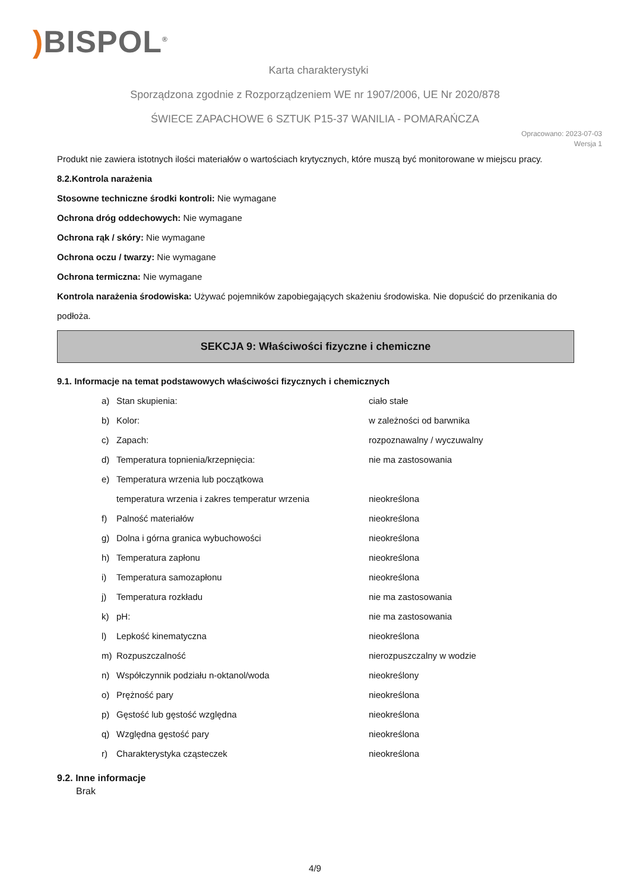) BISPOL<sup>®</sup>
Karta charakterystyki
Sporządzona zgodnie z Rozporządzeniem WE nr 1907/2006, UE Nr 2020/878
ŚWIECE ZAPACHOWE 6 SZTUK P15-37 WANILIA - POMARAŃCZA
Opracowano: 2023-07-03
Wersja 1
Produkt nie zawiera istotnych ilości materiałów o wartościach krytycznych, które muszą być monitorowane w miejscu pracy.
8.2.Kontrola narażenia
Stosowne techniczne środki kontroli: Nie wymagane
Ochrona dróg oddechowych: Nie wymagane
Ochrona rąk / skóry: Nie wymagane
Ochrona oczu / twarzy: Nie wymagane
Ochrona termiczna: Nie wymagane
Kontrola narażenia środowiska: Używać pojemników zapobiegających skażeniu środowiska. Nie dopuścić do przenikania do podłoża.
SEKCJA 9: Właściwości fizyczne i chemiczne
9.1. Informacje na temat podstawowych właściwości fizycznych i chemicznych
a) Stan skupienia: ciało stałe
b) Kolor: w zależności od barwnika
c) Zapach: rozpoznawalny / wyczuwalny
d) Temperatura topnienia/krzepnięcia: nie ma zastosowania
e) Temperatura wrzenia lub początkowa
temperatura wrzenia i zakres temperatur wrzenia nieokreślona
f) Palność materiałów nieokreślona
g) Dolna i górna granica wybuchowości nieokreślona
h) Temperatura zapłonu nieokreślona
i) Temperatura samozapłonu nieokreślona
j) Temperatura rozkładu nie ma zastosowania
k) pH: nie ma zastosowania
l) Lepkość kinematyczna nieokreślona
m) Rozpuszczalność nierozpuszczalny w wodzie
n) Współczynnik podziału n-oktanol/woda nieokreślony
o) Prężność pary nieokreślona
p) Gęstość lub gęstość względna nieokreślona
q) Względna gęstość pary nieokreślona
r) Charakterystyka cząsteczek nieokreślona
9.2. Inne informacje
Brak
4/9